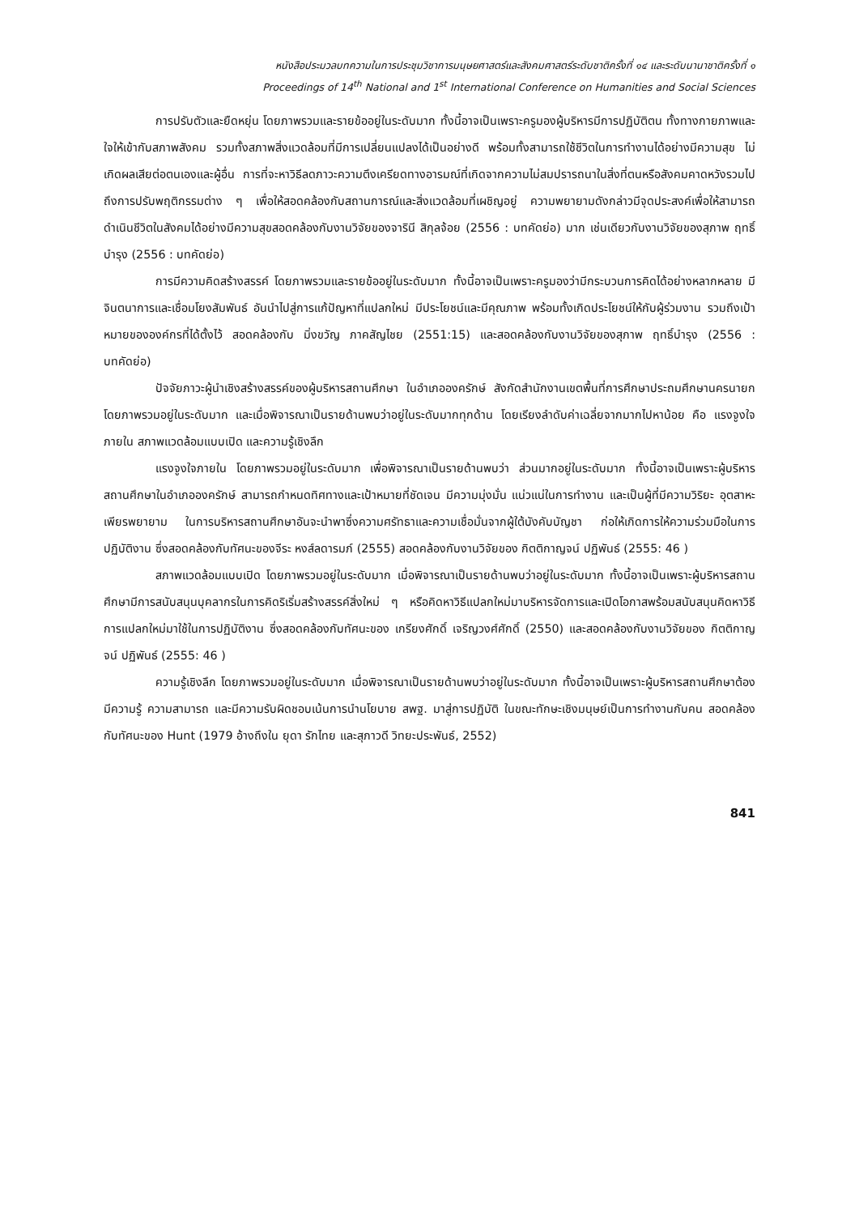หนังสือประมวลบทความในการประชุมวิชาการมนุษยศาสตร์และสังคมศาสตร์ระดับชาติครั้งที่ ๑๔ และระดับนานาชาติครั้งที่ ๑
Proceedings of 14<sup>th</sup> National and 1<sup>st</sup> International Conference on Humanities and Social Sciences
การปรับตัวและยืดหยุ่น โดยภาพรวมและรายข้ออยู่ในระดับมาก ทั้งนี้อาจเป็นเพราะครูมองผู้บริหารมีการปฏิบัติตน ทั้งทางกายภาพและใจให้เข้ากับสภาพสังคม รวมทั้งสภาพสิ่งแวดล้อมที่มีการเปลี่ยนแปลงได้เป็นอย่างดี พร้อมทั้งสามารถใช้ชีวิตในการทำงานได้อย่างมีความสุข ไม่เกิดผลเสียต่อตนเองและผู้อื่น การที่จะหาวิธีลดภาวะความตึงเครียดทางอารมณ์ที่เกิดจากความไม่สมปรารถนาในสิ่งที่ตนหรือสังคมคาดหวังรวมไปถึงการปรับพฤติกรรมต่าง ๆ เพื่อให้สอดคล้องกับสถานการณ์และสิ่งแวดล้อมที่เผชิญอยู่ ความพยายามดังกล่าวมีจุดประสงค์เพื่อให้สามารถดำเนินชีวิตในสังคมได้อย่างมีความสุขสอดคล้องกับงานวิจัยของจารินี สิกุลจ้อย (2556 : บทคัดย่อ) มาก เช่นเดียวกับงานวิจัยของสุภาพ ฤทธิ์บำรุง (2556 : บทคัดย่อ)
การมีความคิดสร้างสรรค์ โดยภาพรวมและรายข้ออยู่ในระดับมาก ทั้งนี้อาจเป็นเพราะครูมองว่ามีกระบวนการคิดได้อย่างหลากหลาย มีจินตนาการและเชื่อมโยงสัมพันธ์ อันนำไปสู่การแก้ปัญหาที่แปลกใหม่ มีประโยชน์และมีคุณภาพ พร้อมทั้งเกิดประโยชน์ให้กับผู้ร่วมงาน รวมถึงเป้าหมายขององค์กรที่ได้ตั้งไว้ สอดคล้องกับ มิ่งขวัญ ภาคสัญไชย (2551:15) และสอดคล้องกับงานวิจัยของสุภาพ ฤทธิ์บำรุง (2556 : บทคัดย่อ)
ปัจจัยภาวะผู้นำเชิงสร้างสรรค์ของผู้บริหารสถานศึกษา ในอำเภอองครักษ์ สังกัดสำนักงานเขตพื้นที่การศึกษาประถมศึกษานครนายก โดยภาพรวมอยู่ในระดับมาก และเมื่อพิจารณาเป็นรายด้านพบว่าอยู่ในระดับมากทุกด้าน โดยเรียงลำดับค่าเฉลี่ยจากมากไปหาน้อย คือ แรงจูงใจภายใน สภาพแวดล้อมแบบเปิด และความรู้เชิงลึก
แรงจูงใจภายใน โดยภาพรวมอยู่ในระดับมาก เพื่อพิจารณาเป็นรายด้านพบว่า ส่วนมากอยู่ในระดับมาก ทั้งนี้อาจเป็นเพราะผู้บริหารสถานศึกษาในอำเภอองครักษ์ สามารถกำหนดทิศทางและเป้าหมายที่ชัดเจน มีความมุ่งมั่น แน่วแน่ในการทำงาน และเป็นผู้ที่มีความวิริยะ อุตสาหะ เพียรพยายาม ในการบริหารสถานศึกษาอันจะนำพาซึ่งความศรัทธาและความเชื่อมั่นจากผู้ใต้บังคับบัญชา ก่อให้เกิดการให้ความร่วมมือในการปฏิบัติงาน ซึ่งสอดคล้องกับทัศนะของจีระ หงส์ลดารมภ์ (2555) สอดคล้องกับงานวิจัยของ กิตติกาญจน์ ปฏิพันธ์ (2555: 46 )
สภาพแวดล้อมแบบเปิด โดยภาพรวมอยู่ในระดับมาก เมื่อพิจารณาเป็นรายด้านพบว่าอยู่ในระดับมาก ทั้งนี้อาจเป็นเพราะผู้บริหารสถานศึกษามีการสนับสนุนบุคลากรในการคิดริเริ่มสร้างสรรค์สิ่งใหม่ ๆ หรือคิดหาวิธีแปลกใหม่มาบริหารจัดการและเปิดโอกาสพร้อมสนับสนุนคิดหาวิธีการแปลกใหม่มาใช้ในการปฏิบัติงาน ซึ่งสอดคล้องกับทัศนะของ เกรียงศักดิ์ เจริญวงศ์ศักดิ์ (2550) และสอดคล้องกับงานวิจัยของ กิตติกาญจน์ ปฏิพันธ์ (2555: 46 )
ความรู้เชิงลึก โดยภาพรวมอยู่ในระดับมาก เมื่อพิจารณาเป็นรายด้านพบว่าอยู่ในระดับมาก ทั้งนี้อาจเป็นเพราะผู้บริหารสถานศึกษาต้องมีความรู้ ความสามารถ และมีความรับผิดชอบเน้นการนำนโยบาย สพฐ. มาสู่การปฏิบัติ ในขณะทักษะเชิงมนุษย์เป็นการทำงานกับคน สอดคล้องกับทัศนะของ Hunt (1979 อ้างถึงใน ยุดา รักไทย และสุภาวดี วิทยะประพันธ์, 2552)
841